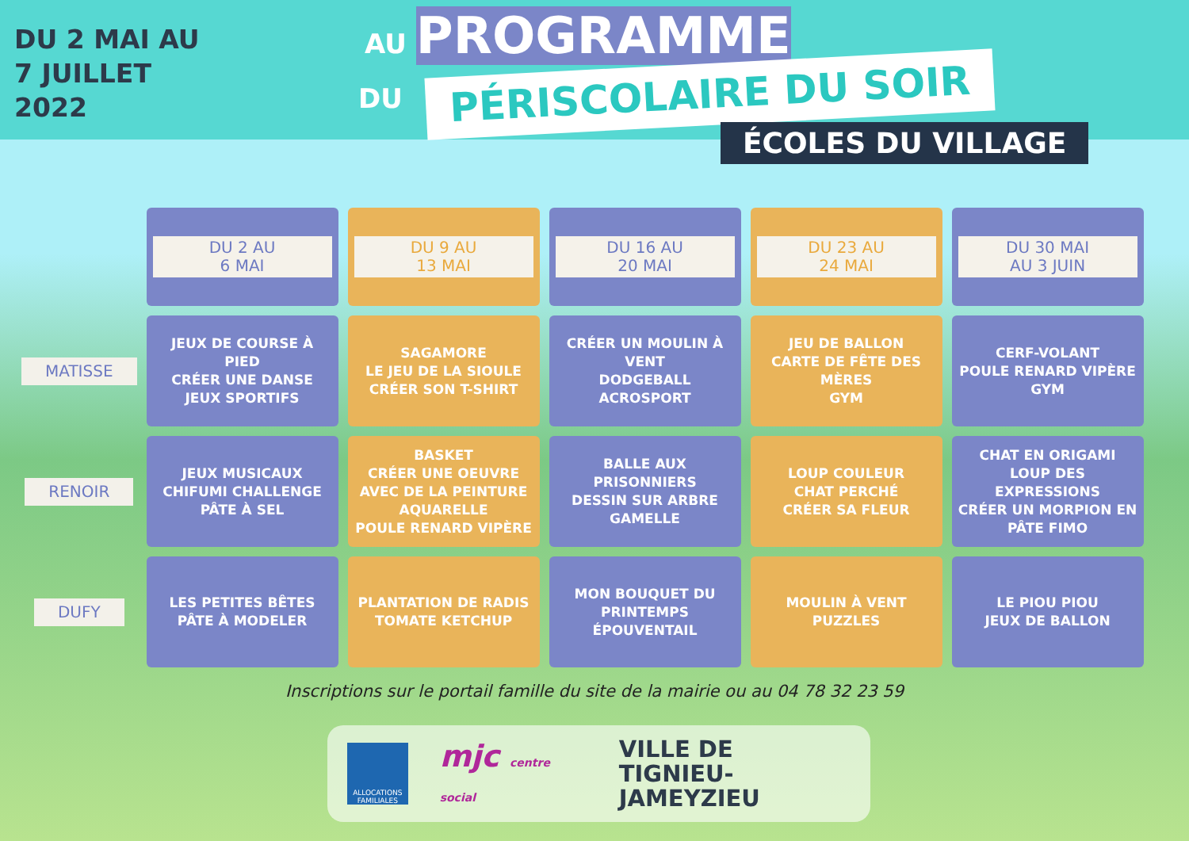DU 2 MAI AU 7 JUILLET 2022
AU PROGRAMME
DU PÉRISCOLAIRE DU SOIR
ÉCOLES DU VILLAGE
| | DU 2 AU 6 MAI | DU 9 AU 13 MAI | DU 16 AU 20 MAI | DU 23 AU 24 MAI | DU 30 MAI AU 3 JUIN |
| MATISSE | JEUX DE COURSE À PIED CRÉER UNE DANSE JEUX SPORTIFS | SAGAMORE LE JEU DE LA SIOULE CRÉER SON T-SHIRT | CRÉER UN MOULIN À VENT DODGEBALL ACROSPORT | JEU DE BALLON CARTE DE FÊTE DES MÈRES GYM | CERF-VOLANT POULE RENARD VIPÈRE GYM |
| RENOIR | JEUX MUSICAUX CHIFUMI CHALLENGE PÂTE À SEL | BASKET CRÉER UNE OEUVRE AVEC DE LA PEINTURE AQUARELLE POULE RENARD VIPÈRE | BALLE AUX PRISONNIERS DESSIN SUR ARBRE GAMELLE | LOUP COULEUR CHAT PERCHÉ CRÉER SA FLEUR | CHAT EN ORIGAMI LOUP DES EXPRESSIONS CRÉER UN MORPION EN PÂTE FIMO |
| DUFY | LES PETITES BÊTES PÂTE À MODELER | PLANTATION DE RADIS TOMATE KETCHUP | MON BOUQUET DU PRINTEMPS ÉPOUVENTAIL | MOULIN À VENT PUZZLES | LE PIOU PIOU JEUX DE BALLON |
Inscriptions sur le portail famille du site de la mairie ou au 04 78 32 23 59
ALLOCATIONS FAMILIALES
mjc centre social
VILLE DE
TIGNIEU-JAMEYZIEU